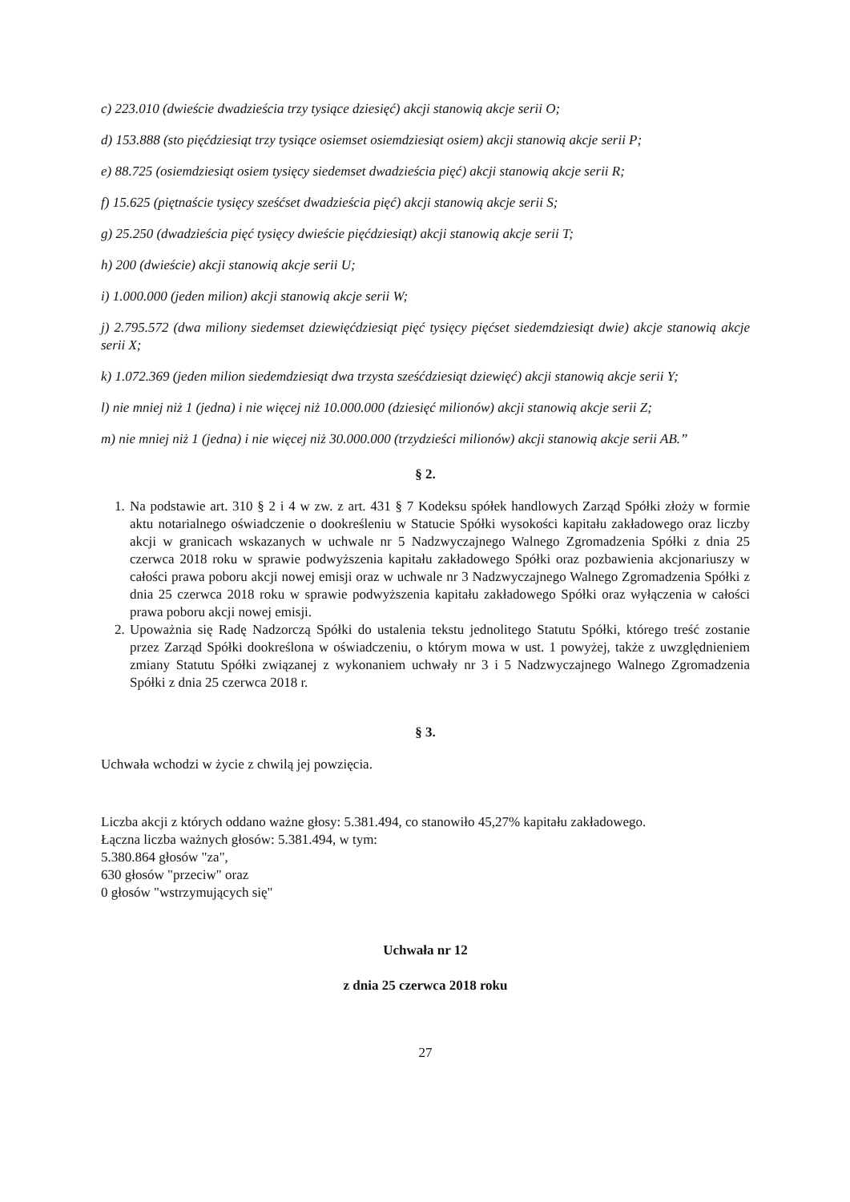c) 223.010 (dwieście dwadzieścia trzy tysiące dziesięć) akcji stanowią akcje serii O;
d) 153.888 (sto pięćdziesiąt trzy tysiące osiemset osiemdziesiąt osiem) akcji stanowią akcje serii P;
e) 88.725 (osiemdziesiąt osiem tysięcy siedemset dwadzieścia pięć) akcji stanowią akcje serii R;
f) 15.625 (piętnaście tysięcy sześćset dwadzieścia pięć) akcji stanowią akcje serii S;
g) 25.250 (dwadzieścia pięć tysięcy dwieście pięćdziesiąt) akcji stanowią akcje serii T;
h) 200 (dwieście) akcji stanowią akcje serii U;
i) 1.000.000 (jeden milion) akcji stanowią akcje serii W;
j) 2.795.572 (dwa miliony siedemset dziewięćdziesiąt pięć tysięcy pięćset siedemdziesiąt dwie) akcje stanowią akcje serii X;
k) 1.072.369 (jeden milion siedemdziesiąt dwa trzysta sześćdziesiąt dziewięć) akcji stanowią akcje serii Y;
l) nie mniej niż 1 (jedna) i nie więcej niż 10.000.000 (dziesięć milionów) akcji stanowią akcje serii Z;
m) nie mniej niż 1 (jedna) i nie więcej niż 30.000.000 (trzydzieści milionów) akcji stanowią akcje serii AB.”
§ 2.
1. Na podstawie art. 310 § 2 i 4 w zw. z art. 431 § 7 Kodeksu spółek handlowych Zarząd Spółki złoży w formie aktu notarialnego oświadczenie o dookreśleniu w Statucie Spółki wysokości kapitału zakładowego oraz liczby akcji w granicach wskazanych w uchwale nr 5 Nadzwyczajnego Walnego Zgromadzenia Spółki z dnia 25 czerwca 2018 roku w sprawie podwyższenia kapitału zakładowego Spółki oraz pozbawienia akcjonariuszy w całości prawa poboru akcji nowej emisji oraz w uchwale nr 3 Nadzwyczajnego Walnego Zgromadzenia Spółki z dnia 25 czerwca 2018 roku w sprawie podwyższenia kapitału zakładowego Spółki oraz wyłączenia w całości prawa poboru akcji nowej emisji.
2. Upoważnia się Radę Nadzorczą Spółki do ustalenia tekstu jednolitego Statutu Spółki, którego treść zostanie przez Zarząd Spółki dookreślona w oświadczeniu, o którym mowa w ust. 1 powyżej, także z uwzględnieniem zmiany Statutu Spółki związanej z wykonaniem uchwały nr 3 i 5 Nadzwyczajnego Walnego Zgromadzenia Spółki z dnia 25 czerwca 2018 r.
§ 3.
Uchwała wchodzi w życie z chwilą jej powzięcia.
Liczba akcji z których oddano ważne głosy: 5.381.494, co stanowiło 45,27% kapitału zakładowego.
Łączna liczba ważnych głosów: 5.381.494, w tym:
5.380.864 głosów "za",
630 głosów "przeciw" oraz
0 głosów "wstrzymujących się"
Uchwała nr 12
z dnia 25 czerwca 2018 roku
27